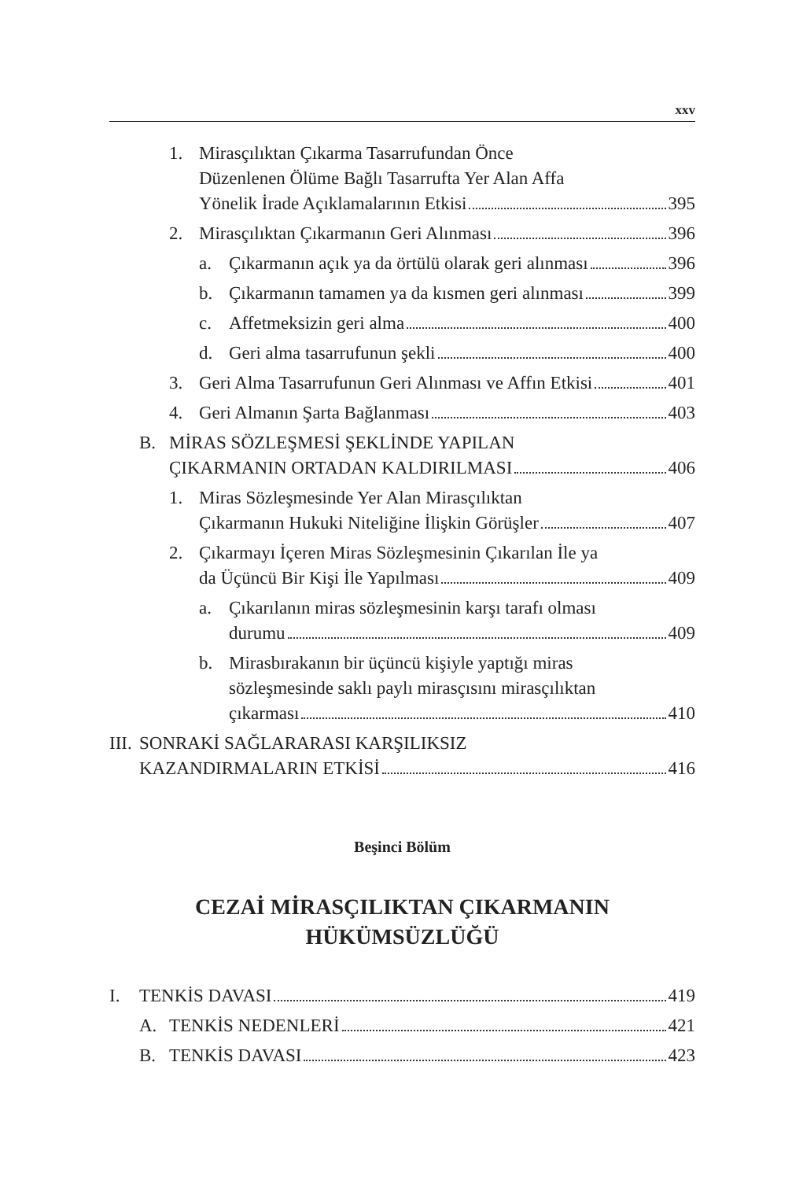xxv
1. Mirasçılıktan Çıkarma Tasarrufundan Önce
Düzenlenen Ölüme Bağlı Tasarrufta Yer Alan Affa
Yönelik İrade Açıklamalarının Etkisi 395
2. Mirasçılıktan Çıkarmanın Geri Alınması 396
a. Çıkarmanın açık ya da örtülü olarak geri alınması 396
b. Çıkarmanın tamamen ya da kısmen geri alınması 399
c. Affetmeksizin geri alma 400
d. Geri alma tasarrufunun şekli 400
3. Geri Alma Tasarrufunun Geri Alınması ve Affın Etkisi 401
4. Geri Almanın Şarta Bağlanması 403
B. MİRAS SÖZLEŞMESİ ŞEKLİNDE YAPILAN
ÇIKARMANIN ORTADAN KALDIRILMASI 406
1. Miras Sözleşmesinde Yer Alan Mirasçılıktan
Çıkarmanın Hukuki Niteliğine İlişkin Görüşler 407
2. Çıkarmayı İçeren Miras Sözleşmesinin Çıkarılan İle ya
da Üçüncü Bir Kişi İle Yapılması 409
a. Çıkarılanın miras sözleşmesinin karşı tarafı olması
durumu 409
b. Mirasbırakanın bir üçüncü kişiyle yaptığı miras
sözleşmesinde saklı paylı mirasçısını mirasçılıktan
çıkarması 410
III. SONRAKİ SAĞLARARASI KARŞILIKSIZ
KAZANDIRMALARIN ETKİSİ 416
Beşinci Bölüm
CEZAİ MİRASÇILIKTAN ÇIKARMANIN
HÜKÜMSÜZLÜĞÜ
I. TENKİS DAVASI 419
A. TENKİS NEDENLERİ 421
B. TENKİS DAVASI 423